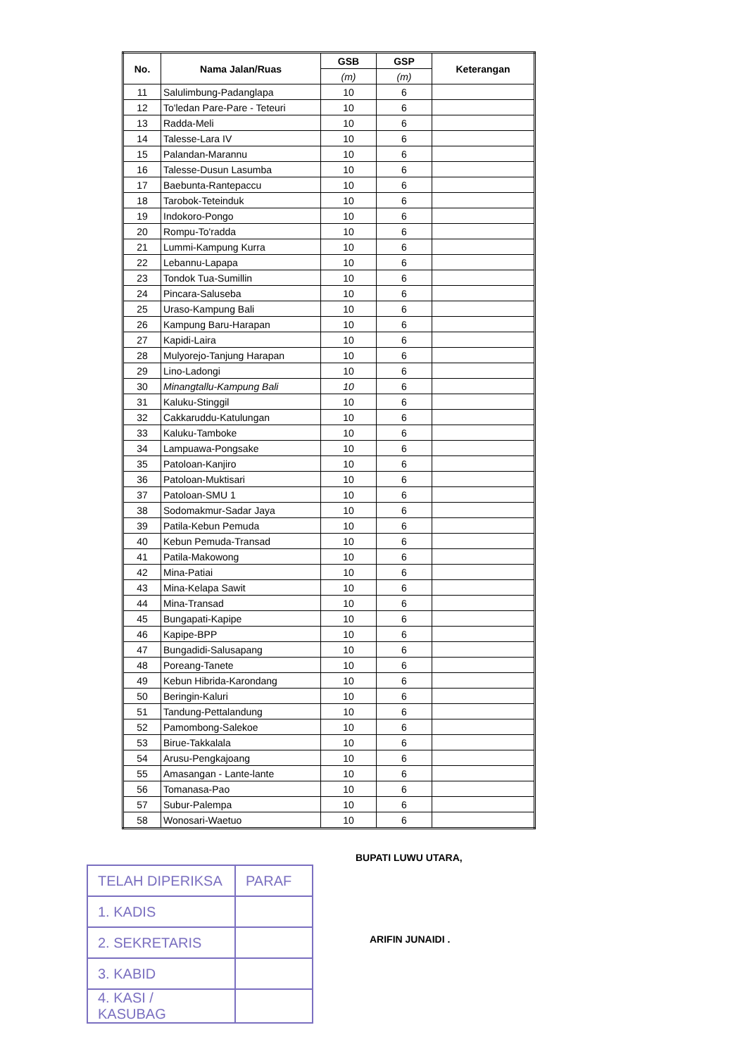| No. | Nama Jalan/Ruas | GSB | GSP | Keterangan |
| --- | --- | --- | --- | --- |
| | | (m) | (m) | |
| 11 | Salulimbung-Padanglapa | 10 | 6 | |
| 12 | To'ledan Pare-Pare - Teteuri | 10 | 6 | |
| 13 | Radda-Meli | 10 | 6 | |
| 14 | Talesse-Lara IV | 10 | 6 | |
| 15 | Palandan-Marannu | 10 | 6 | |
| 16 | Talesse-Dusun Lasumba | 10 | 6 | |
| 17 | Baebunta-Rantepaccu | 10 | 6 | |
| 18 | Tarobok-Teteinduk | 10 | 6 | |
| 19 | Indokoro-Pongo | 10 | 6 | |
| 20 | Rompu-To'radda | 10 | 6 | |
| 21 | Lummi-Kampung Kurra | 10 | 6 | |
| 22 | Lebannu-Lapapa | 10 | 6 | |
| 23 | Tondok Tua-Sumillin | 10 | 6 | |
| 24 | Pincara-Saluseba | 10 | 6 | |
| 25 | Uraso-Kampung Bali | 10 | 6 | |
| 26 | Kampung Baru-Harapan | 10 | 6 | |
| 27 | Kapidi-Laira | 10 | 6 | |
| 28 | Mulyorejo-Tanjung Harapan | 10 | 6 | |
| 29 | Lino-Ladongi | 10 | 6 | |
| 30 | Minangtallu-Kampung Bali | 10 | 6 | |
| 31 | Kaluku-Stinggil | 10 | 6 | |
| 32 | Cakkaruddu-Katulungan | 10 | 6 | |
| 33 | Kaluku-Tamboke | 10 | 6 | |
| 34 | Lampuawa-Pongsake | 10 | 6 | |
| 35 | Patoloan-Kanjiro | 10 | 6 | |
| 36 | Patoloan-Muktisari | 10 | 6 | |
| 37 | Patoloan-SMU 1 | 10 | 6 | |
| 38 | Sodomakmur-Sadar Jaya | 10 | 6 | |
| 39 | Patila-Kebun Pemuda | 10 | 6 | |
| 40 | Kebun Pemuda-Transad | 10 | 6 | |
| 41 | Patila-Makowong | 10 | 6 | |
| 42 | Mina-Patiai | 10 | 6 | |
| 43 | Mina-Kelapa Sawit | 10 | 6 | |
| 44 | Mina-Transad | 10 | 6 | |
| 45 | Bungapati-Kapipe | 10 | 6 | |
| 46 | Kapipe-BPP | 10 | 6 | |
| 47 | Bungadidi-Salusapang | 10 | 6 | |
| 48 | Poreang-Tanete | 10 | 6 | |
| 49 | Kebun Hibrida-Karondang | 10 | 6 | |
| 50 | Beringin-Kaluri | 10 | 6 | |
| 51 | Tandung-Pettalandung | 10 | 6 | |
| 52 | Pamombong-Salekoe | 10 | 6 | |
| 53 | Birue-Takkalala | 10 | 6 | |
| 54 | Arusu-Pengkajoang | 10 | 6 | |
| 55 | Amasangan - Lante-lante | 10 | 6 | |
| 56 | Tomanasa-Pao | 10 | 6 | |
| 57 | Subur-Palempa | 10 | 6 | |
| 58 | Wonosari-Waetuo | 10 | 6 | |
| TELAH DIPERIKSA | PARAF |
| 1. KADIS | |
| 2. SEKRETARIS | |
| 3. KABID | |
| 4. KASI / KASUBAG | |
BUPATI LUWU UTARA,
ARIFIN JUNAIDI .